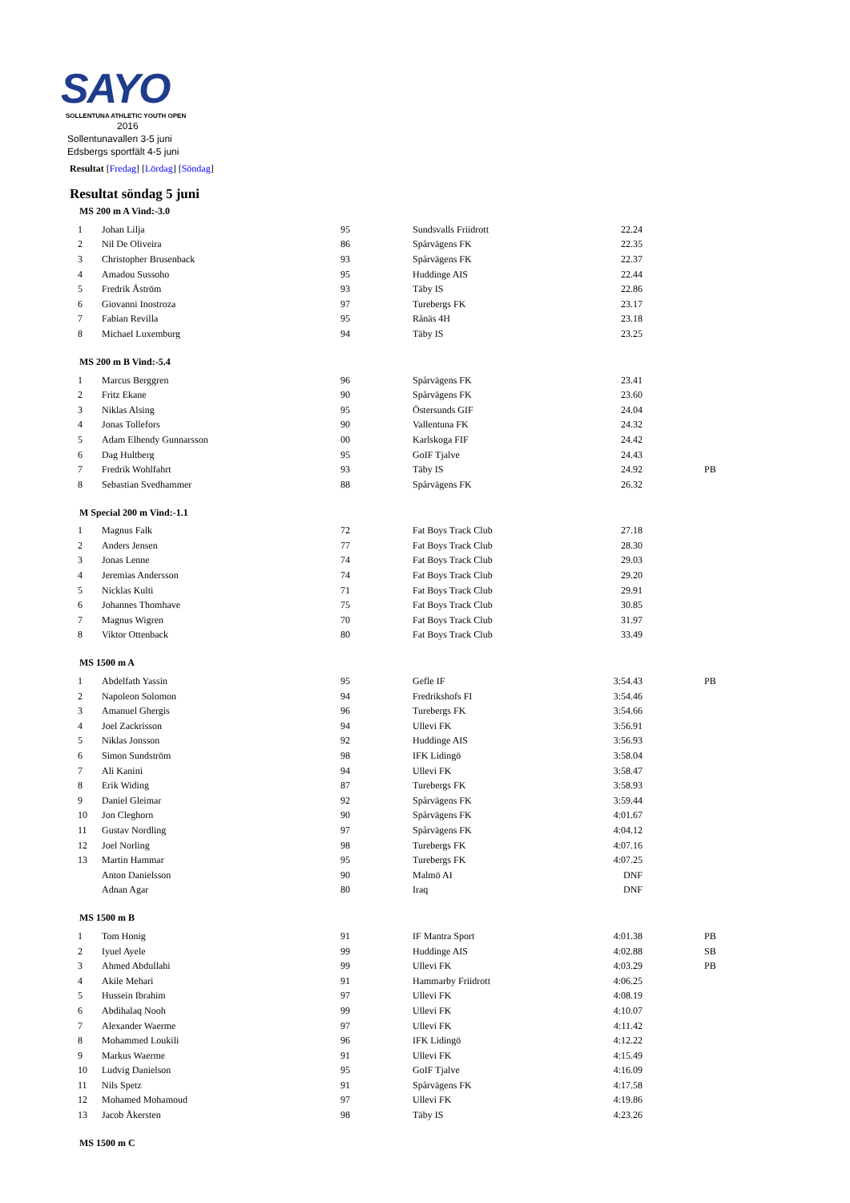SAYO
SOLLENTUNA ATHLETIC YOUTH OPEN
2016
Sollentunavallen 3-5 juni
Edsbergs sportfält 4-5 juni
Resultat [Fredag] [Lördag] [Söndag]
Resultat söndag 5 juni
MS 200 m A Vind:-3.0
| 1 | Johan Lilja | 95 | Sundsvalls Friidrott | 22.24 | |
| 2 | Nil De Oliveira | 86 | Spårvägens FK | 22.35 | |
| 3 | Christopher Brusenback | 93 | Spårvägens FK | 22.37 | |
| 4 | Amadou Sussoho | 95 | Huddinge AIS | 22.44 | |
| 5 | Fredrik Åström | 93 | Täby IS | 22.86 | |
| 6 | Giovanni Inostroza | 97 | Turebergs FK | 23.17 | |
| 7 | Fabian Revilla | 95 | Rånäs 4H | 23.18 | |
| 8 | Michael Luxemburg | 94 | Täby IS | 23.25 | |
MS 200 m B Vind:-5.4
| 1 | Marcus Berggren | 96 | Spårvägens FK | 23.41 | |
| 2 | Fritz Ekane | 90 | Spårvägens FK | 23.60 | |
| 3 | Niklas Alsing | 95 | Östersunds GIF | 24.04 | |
| 4 | Jonas Tollefors | 90 | Vallentuna FK | 24.32 | |
| 5 | Adam Elhendy Gunnarsson | 00 | Karlskoga FIF | 24.42 | |
| 6 | Dag Hultberg | 95 | GoIF Tjalve | 24.43 | |
| 7 | Fredrik Wohlfahrt | 93 | Täby IS | 24.92 | PB |
| 8 | Sebastian Svedhammer | 88 | Spårvägens FK | 26.32 | |
M Special 200 m Vind:-1.1
| 1 | Magnus Falk | 72 | Fat Boys Track Club | 27.18 | |
| 2 | Anders Jensen | 77 | Fat Boys Track Club | 28.30 | |
| 3 | Jonas Lenne | 74 | Fat Boys Track Club | 29.03 | |
| 4 | Jeremias Andersson | 74 | Fat Boys Track Club | 29.20 | |
| 5 | Nicklas Kulti | 71 | Fat Boys Track Club | 29.91 | |
| 6 | Johannes Thomhave | 75 | Fat Boys Track Club | 30.85 | |
| 7 | Magnus Wigren | 70 | Fat Boys Track Club | 31.97 | |
| 8 | Viktor Ottenback | 80 | Fat Boys Track Club | 33.49 | |
MS 1500 m A
| 1 | Abdelfath Yassin | 95 | Gefle IF | 3:54.43 | PB |
| 2 | Napoleon Solomon | 94 | Fredrikshofs FI | 3:54.46 | |
| 3 | Amanuel Ghergis | 96 | Turebergs FK | 3:54.66 | |
| 4 | Joel Zackrisson | 94 | Ullevi FK | 3:56.91 | |
| 5 | Niklas Jonsson | 92 | Huddinge AIS | 3:56.93 | |
| 6 | Simon Sundström | 98 | IFK Lidingö | 3:58.04 | |
| 7 | Ali Kanini | 94 | Ullevi FK | 3:58.47 | |
| 8 | Erik Widing | 87 | Turebergs FK | 3:58.93 | |
| 9 | Daniel Gleimar | 92 | Spårvägens FK | 3:59.44 | |
| 10 | Jon Cleghorn | 90 | Spårvägens FK | 4:01.67 | |
| 11 | Gustav Nordling | 97 | Spårvägens FK | 4:04.12 | |
| 12 | Joel Norling | 98 | Turebergs FK | 4:07.16 | |
| 13 | Martin Hammar | 95 | Turebergs FK | 4:07.25 | |
| | Anton Danielsson | 90 | Malmö AI | DNF | |
| | Adnan Agar | 80 | Iraq | DNF | |
MS 1500 m B
| 1 | Tom Honig | 91 | IF Mantra Sport | 4:01.38 | PB |
| 2 | Iyuel Ayele | 99 | Huddinge AIS | 4:02.88 | SB |
| 3 | Ahmed Abdullahi | 99 | Ullevi FK | 4:03.29 | PB |
| 4 | Akile Mehari | 91 | Hammarby Friidrott | 4:06.25 | |
| 5 | Hussein Ibrahim | 97 | Ullevi FK | 4:08.19 | |
| 6 | Abdihalaq Nooh | 99 | Ullevi FK | 4:10.07 | |
| 7 | Alexander Waerme | 97 | Ullevi FK | 4:11.42 | |
| 8 | Mohammed Loukili | 96 | IFK Lidingö | 4:12.22 | |
| 9 | Markus Waerme | 91 | Ullevi FK | 4:15.49 | |
| 10 | Ludvig Danielson | 95 | GoIF Tjalve | 4:16.09 | |
| 11 | Nils Spetz | 91 | Spårvägens FK | 4:17.58 | |
| 12 | Mohamed Mohamoud | 97 | Ullevi FK | 4:19.86 | |
| 13 | Jacob Åkersten | 98 | Täby IS | 4:23.26 | |
MS 1500 m C